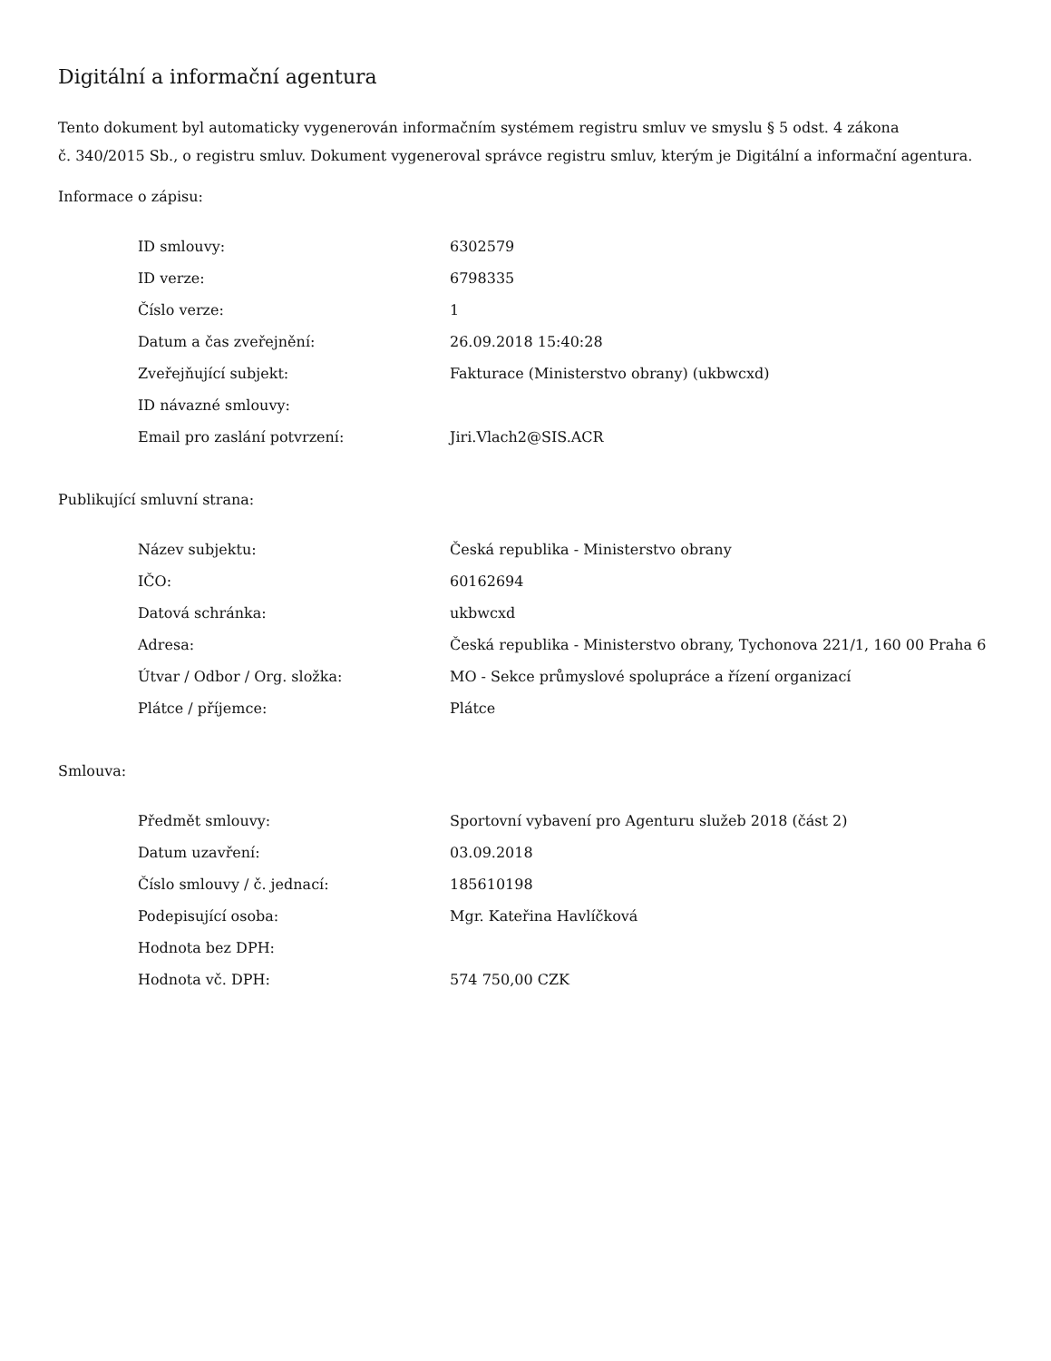Digitální a informační agentura
Tento dokument byl automaticky vygenerován informačním systémem registru smluv ve smyslu § 5 odst. 4 zákona
č. 340/2015 Sb., o registru smluv. Dokument vygeneroval správce registru smluv, kterým je Digitální a informační agentura.
Informace o zápisu:
| ID smlouvy: | 6302579 |
| ID verze: | 6798335 |
| Číslo verze: | 1 |
| Datum a čas zveřejnění: | 26.09.2018 15:40:28 |
| Zveřejňující subjekt: | Fakturace (Ministerstvo obrany) (ukbwcxd) |
| ID návazné smlouvy: | |
| Email pro zaslání potvrzení: | Jiri.Vlach2@SIS.ACR |
Publikující smluvní strana:
| Název subjektu: | Česká republika - Ministerstvo obrany |
| IČO: | 60162694 |
| Datová schránka: | ukbwcxd |
| Adresa: | Česká republika - Ministerstvo obrany, Tychonova 221/1, 160 00 Praha 6 |
| Útvar / Odbor / Org. složka: | MO - Sekce průmyslové spolupráce a řízení organizací |
| Plátce / příjemce: | Plátce |
Smlouva:
| Předmět smlouvy: | Sportovní vybavení pro Agenturu služeb 2018 (část 2) |
| Datum uzavření: | 03.09.2018 |
| Číslo smlouvy / č. jednací: | 185610198 |
| Podepisující osoba: | Mgr. Kateřina Havlíčková |
| Hodnota bez DPH: | |
| Hodnota vč. DPH: | 574 750,00 CZK |